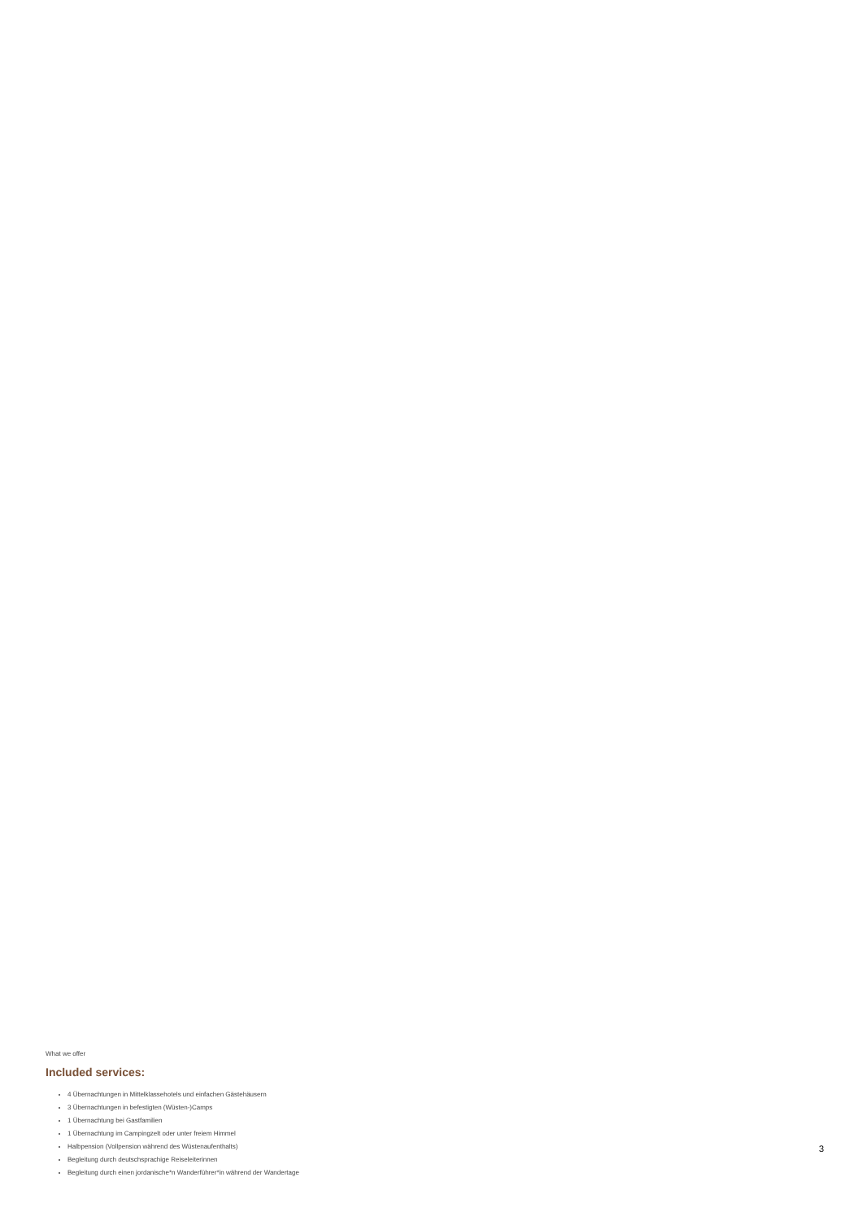What we offer
Included services:
4 Übernachtungen in Mittelklassehotels und einfachen Gästehäusern
3 Übernachtungen in befestigten (Wüsten-)Camps
1 Übernachtung bei Gastfamilien
1 Übernachtung im Campingzelt oder unter freiem Himmel
Halbpension (Vollpension während des Wüstenaufenthalts)
Begleitung durch deutschsprachige Reiseleiterinnen
Begleitung durch einen jordanische*n Wanderführer*in während der Wandertage
3